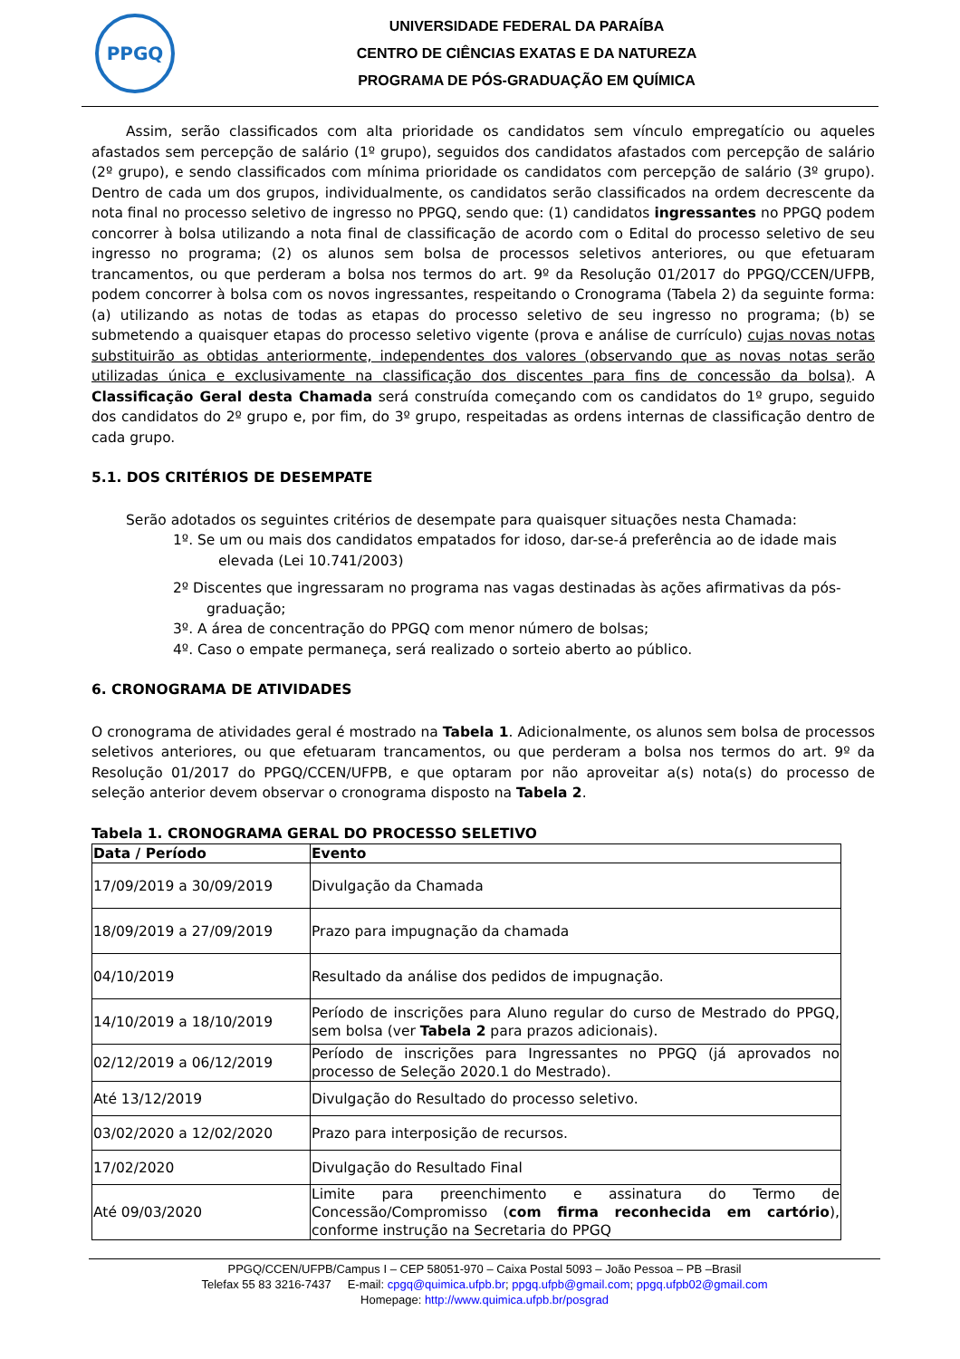PPGQ
UNIVERSIDADE FEDERAL DA PARAÍBA
CENTRO DE CIÊNCIAS EXATAS E DA NATUREZA
PROGRAMA DE PÓS-GRADUAÇÃO EM QUÍMICA
Assim, serão classificados com alta prioridade os candidatos sem vínculo empregatício ou aqueles afastados sem percepção de salário (1º grupo), seguidos dos candidatos afastados com percepção de salário (2º grupo), e sendo classificados com mínima prioridade os candidatos com percepção de salário (3º grupo). Dentro de cada um dos grupos, individualmente, os candidatos serão classificados na ordem decrescente da nota final no processo seletivo de ingresso no PPGQ, sendo que: (1) candidatos ingressantes no PPGQ podem concorrer à bolsa utilizando a nota final de classificação de acordo com o Edital do processo seletivo de seu ingresso no programa; (2) os alunos sem bolsa de processos seletivos anteriores, ou que efetuaram trancamentos, ou que perderam a bolsa nos termos do art. 9º da Resolução 01/2017 do PPGQ/CCEN/UFPB, podem concorrer à bolsa com os novos ingressantes, respeitando o Cronograma (Tabela 2) da seguinte forma: (a) utilizando as notas de todas as etapas do processo seletivo de seu ingresso no programa; (b) se submetendo a quaisquer etapas do processo seletivo vigente (prova e análise de currículo) cujas novas notas substituirão as obtidas anteriormente, independentes dos valores (observando que as novas notas serão utilizadas única e exclusivamente na classificação dos discentes para fins de concessão da bolsa). A Classificação Geral desta Chamada será construída começando com os candidatos do 1º grupo, seguido dos candidatos do 2º grupo e, por fim, do 3º grupo, respeitadas as ordens internas de classificação dentro de cada grupo.
5.1. DOS CRITÉRIOS DE DESEMPATE
Serão adotados os seguintes critérios de desempate para quaisquer situações nesta Chamada:
1º. Se um ou mais dos candidatos empatados for idoso, dar-se-á preferência ao de idade mais
elevada (Lei 10.741/2003)
2º Discentes que ingressaram no programa nas vagas destinadas às ações afirmativas da pós-
graduação;
3º. A área de concentração do PPGQ com menor número de bolsas;
4º. Caso o empate permaneça, será realizado o sorteio aberto ao público.
6. CRONOGRAMA DE ATIVIDADES
O cronograma de atividades geral é mostrado na Tabela 1. Adicionalmente, os alunos sem bolsa de processos seletivos anteriores, ou que efetuaram trancamentos, ou que perderam a bolsa nos termos do art. 9º da Resolução 01/2017 do PPGQ/CCEN/UFPB, e que optaram por não aproveitar a(s) nota(s) do processo de seleção anterior devem observar o cronograma disposto na Tabela 2.
Tabela 1. CRONOGRAMA GERAL DO PROCESSO SELETIVO
| Data / Período | Evento |
| --- | --- |
| 17/09/2019 a 30/09/2019 | Divulgação da Chamada |
| 18/09/2019 a 27/09/2019 | Prazo para impugnação da chamada |
| 04/10/2019 | Resultado da análise dos pedidos de impugnação. |
| 14/10/2019 a 18/10/2019 | Período de inscrições para Aluno regular do curso de Mestrado do PPGQ, sem bolsa (ver Tabela 2 para prazos adicionais). |
| 02/12/2019 a 06/12/2019 | Período de inscrições para Ingressantes no PPGQ (já aprovados no processo de Seleção 2020.1 do Mestrado). |
| Até 13/12/2019 | Divulgação do Resultado do processo seletivo. |
| 03/02/2020 a 12/02/2020 | Prazo para interposição de recursos. |
| 17/02/2020 | Divulgação do Resultado Final |
| Até 09/03/2020 | Limite para preenchimento e assinatura do Termo de Concessão/Compromisso ( com firma reconhecida em cartório ), conforme instrução na Secretaria do PPGQ |
PPGQ/CCEN/UFPB/Campus I – CEP 58051-970 – Caixa Postal 5093 – João Pessoa – PB –Brasil
Telefax 55 83 3216-7437 E-mail: cpgq@quimica.ufpb.br; ppgq.ufpb@gmail.com; ppgq.ufpb02@gmail.com
Homepage: http://www.quimica.ufpb.br/posgrad